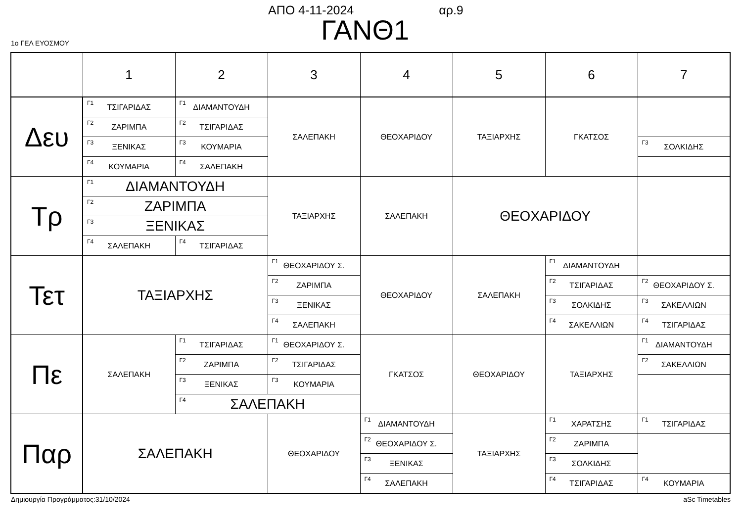ΑΠΟ 4-11-2024 αρ.9
ΓΑΝΘ1
1ο ΓΕΛ ΕΥΟΣΜΟΥ
| | 1 | 2 | 3 | 4 | 5 | 6 | 7 |
| --- | --- | --- | --- | --- | --- | --- | --- |
| Δευ | <sup>Γ1</sup> ΤΣΙΓΑΡΙΔΑΣ | <sup>Γ1</sup> ΔΙΑΜΑΝΤΟΥΔΗ | ΣΑΛΕΠΑΚΗ | ΘΕΟΧΑΡΙΔΟΥ | ΤΑΞΙΑΡΧΗΣ | ΓΚΑΤΣΟΣ | |
| | <sup>Γ2</sup> ΖΑΡΙΜΠΑ | <sup>Γ2</sup> ΤΣΙΓΑΡΙΔΑΣ | | | | | |
| | <sup>Γ3</sup> ΞΕΝΙΚΑΣ | <sup>Γ3</sup> ΚΟΥΜΑΡΙΑ | | | | | <sup>Γ3</sup> ΣΟΛΚΙΔΗΣ |
| | <sup>Γ4</sup> ΚΟΥΜΑΡΙΑ | <sup>Γ4</sup> ΣΑΛΕΠΑΚΗ | | | | | |
| Τρ | <sup>Γ1</sup> ΔΙΑΜΑΝΤΟΥΔΗ | | ΤΑΞΙΑΡΧΗΣ | ΣΑΛΕΠΑΚΗ | ΘΕΟΧΑΡΙΔΟΥ | | |
| | <sup>Γ2</sup> ΖΑΡΙΜΠΑ | | | | | | |
| | <sup>Γ3</sup> ΞΕΝΙΚΑΣ | | | | | | |
| | <sup>Γ4</sup> ΣΑΛΕΠΑΚΗ | <sup>Γ4</sup> ΤΣΙΓΑΡΙΔΑΣ | | | | | |
| Τετ | ΤΑΞΙΑΡΧΗΣ | | <sup>Γ1</sup> ΘΕΟΧΑΡΙΔΟΥ Σ. | ΘΕΟΧΑΡΙΔΟΥ | ΣΑΛΕΠΑΚΗ | <sup>Γ1</sup> ΔΙΑΜΑΝΤΟΥΔΗ | |
| | | | <sup>Γ2</sup> ΖΑΡΙΜΠΑ | | | <sup>Γ2</sup> ΤΣΙΓΑΡΙΔΑΣ | <sup>Γ2</sup> ΘΕΟΧΑΡΙΔΟΥ Σ. |
| | | | <sup>Γ3</sup> ΞΕΝΙΚΑΣ | | | <sup>Γ3</sup> ΣΟΛΚΙΔΗΣ | <sup>Γ3</sup> ΣΑΚΕΛΛΙΩΝ |
| | | | <sup>Γ4</sup> ΣΑΛΕΠΑΚΗ | | | <sup>Γ4</sup> ΣΑΚΕΛΛΙΩΝ | <sup>Γ4</sup> ΤΣΙΓΑΡΙΔΑΣ |
| Πε | ΣΑΛΕΠΑΚΗ | <sup>Γ1</sup> ΤΣΙΓΑΡΙΔΑΣ | <sup>Γ1</sup> ΘΕΟΧΑΡΙΔΟΥ Σ. | ΓΚΑΤΣΟΣ | ΘΕΟΧΑΡΙΔΟΥ | ΤΑΞΙΑΡΧΗΣ | <sup>Γ1</sup> ΔΙΑΜΑΝΤΟΥΔΗ |
| | | <sup>Γ2</sup> ΖΑΡΙΜΠΑ | <sup>Γ2</sup> ΤΣΙΓΑΡΙΔΑΣ | | | | <sup>Γ2</sup> ΣΑΚΕΛΛΙΩΝ |
| | | <sup>Γ3</sup> ΞΕΝΙΚΑΣ | <sup>Γ3</sup> ΚΟΥΜΑΡΙΑ | | | | |
| | | <sup>Γ4</sup> ΣΑΛΕΠΑΚΗ | | | | | |
| Παρ | ΣΑΛΕΠΑΚΗ | | ΘΕΟΧΑΡΙΔΟΥ | <sup>Γ1</sup> ΔΙΑΜΑΝΤΟΥΔΗ | ΤΑΞΙΑΡΧΗΣ | <sup>Γ1</sup> ΧΑΡΑΤΣΗΣ | <sup>Γ1</sup> ΤΣΙΓΑΡΙΔΑΣ |
| | | | | <sup>Γ2</sup> ΘΕΟΧΑΡΙΔΟΥ Σ. | | <sup>Γ2</sup> ΖΑΡΙΜΠΑ | |
| | | | | <sup>Γ3</sup> ΞΕΝΙΚΑΣ | | <sup>Γ3</sup> ΣΟΛΚΙΔΗΣ | |
| | | | | <sup>Γ4</sup> ΣΑΛΕΠΑΚΗ | | <sup>Γ4</sup> ΤΣΙΓΑΡΙΔΑΣ | <sup>Γ4</sup> ΚΟΥΜΑΡΙΑ |
Δημιουργία Προγράμματος:31/10/2024 aSc Timetables